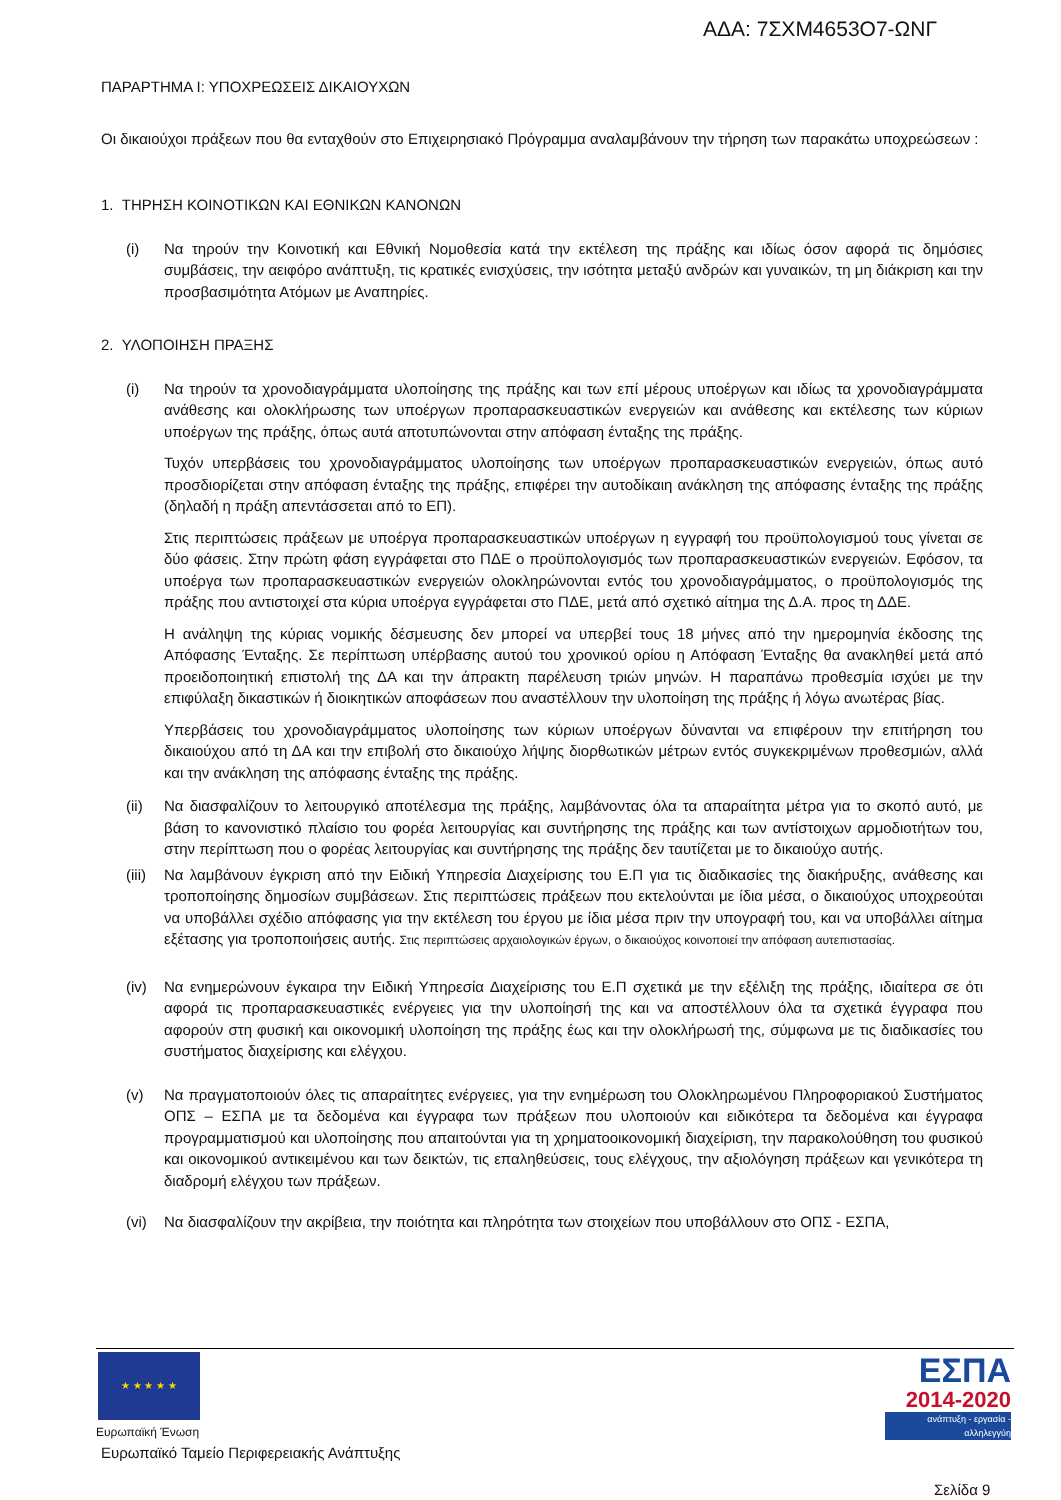ΑΔΑ: 7ΣΧΜ4653Ο7-ΩΝΓ
ΠΑΡΑΡΤΗΜΑ Ι: ΥΠΟΧΡΕΩΣΕΙΣ ΔΙΚΑΙΟΥΧΩΝ
Οι δικαιούχοι πράξεων που θα ενταχθούν στο Επιχειρησιακό Πρόγραμμα αναλαμβάνουν την τήρηση των παρακάτω υποχρεώσεων :
1. ΤΗΡΗΣΗ ΚΟΙΝΟΤΙΚΩΝ ΚΑΙ ΕΘΝΙΚΩΝ ΚΑΝΟΝΩΝ
(i) Να τηρούν την Κοινοτική και Εθνική Νομοθεσία κατά την εκτέλεση της πράξης και ιδίως όσον αφορά τις δημόσιες συμβάσεις, την αειφόρο ανάπτυξη, τις κρατικές ενισχύσεις, την ισότητα μεταξύ ανδρών και γυναικών, τη μη διάκριση και την προσβασιμότητα Ατόμων με Αναπηρίες.
2. ΥΛΟΠΟΙΗΣΗ ΠΡΑΞΗΣ
(i) Να τηρούν τα χρονοδιαγράμματα υλοποίησης της πράξης και των επί μέρους υποέργων και ιδίως τα χρονοδιαγράμματα ανάθεσης και ολοκλήρωσης των υποέργων προπαρασκευαστικών ενεργειών και ανάθεσης και εκτέλεσης των κύριων υποέργων της πράξης, όπως αυτά αποτυπώνονται στην απόφαση ένταξης της πράξης.
Τυχόν υπερβάσεις του χρονοδιαγράμματος υλοποίησης των υποέργων προπαρασκευαστικών ενεργειών, όπως αυτό προσδιορίζεται στην απόφαση ένταξης της πράξης, επιφέρει την αυτοδίκαιη ανάκληση της απόφασης ένταξης της πράξης (δηλαδή η πράξη απεντάσσεται από το ΕΠ).
Στις περιπτώσεις πράξεων με υποέργα προπαρασκευαστικών υποέργων η εγγραφή του προϋπολογισμού τους γίνεται σε δύο φάσεις. Στην πρώτη φάση εγγράφεται στο ΠΔΕ ο προϋπολογισμός των προπαρασκευαστικών ενεργειών. Εφόσον, τα υποέργα των προπαρασκευαστικών ενεργειών ολοκληρώνονται εντός του χρονοδιαγράμματος, ο προϋπολογισμός της πράξης που αντιστοιχεί στα κύρια υποέργα εγγράφεται στο ΠΔΕ, μετά από σχετικό αίτημα της Δ.Α. προς τη ΔΔΕ.
Η ανάληψη της κύριας νομικής δέσμευσης δεν μπορεί να υπερβεί τους 18 μήνες από την ημερομηνία έκδοσης της Απόφασης Ένταξης. Σε περίπτωση υπέρβασης αυτού του χρονικού ορίου η Απόφαση Ένταξης θα ανακληθεί μετά από προειδοποιητική επιστολή της ΔΑ και την άπρακτη παρέλευση τριών μηνών. Η παραπάνω προθεσμία ισχύει με την επιφύλαξη δικαστικών ή διοικητικών αποφάσεων που αναστέλλουν την υλοποίηση της πράξης ή λόγω ανωτέρας βίας.
Υπερβάσεις του χρονοδιαγράμματος υλοποίησης των κύριων υποέργων δύνανται να επιφέρουν την επιτήρηση του δικαιούχου από τη ΔΑ και την επιβολή στο δικαιούχο λήψης διορθωτικών μέτρων εντός συγκεκριμένων προθεσμιών, αλλά και την ανάκληση της απόφασης ένταξης της πράξης.
(ii) Να διασφαλίζουν το λειτουργικό αποτέλεσμα της πράξης, λαμβάνοντας όλα τα απαραίτητα μέτρα για το σκοπό αυτό, με βάση το κανονιστικό πλαίσιο του φορέα λειτουργίας και συντήρησης της πράξης και των αντίστοιχων αρμοδιοτήτων του, στην περίπτωση που ο φορέας λειτουργίας και συντήρησης της πράξης δεν ταυτίζεται με το δικαιούχο αυτής.
(iii)
Να λαμβάνουν έγκριση από την Ειδική Υπηρεσία Διαχείρισης του Ε.Π για τις διαδικασίες της διακήρυξης, ανάθεσης και τροποποίησης δημοσίων συμβάσεων. Στις περιπτώσεις πράξεων που εκτελούνται με ίδια μέσα, ο δικαιούχος υποχρεούται να υποβάλλει σχέδιο απόφασης για την εκτέλεση του έργου με ίδια μέσα πριν την υπογραφή του, και να υποβάλλει αίτημα εξέτασης για τροποποιήσεις αυτής. Στις περιπτώσεις αρχαιολογικών έργων, ο δικαιούχος κοινοποιεί την απόφαση αυτεπιστασίας.
(iv) Να ενημερώνουν έγκαιρα την Ειδική Υπηρεσία Διαχείρισης του Ε.Π σχετικά με την εξέλιξη της πράξης, ιδιαίτερα σε ότι αφορά τις προπαρασκευαστικές ενέργειες για την υλοποίησή της και να αποστέλλουν όλα τα σχετικά έγγραφα που αφορούν στη φυσική και οικονομική υλοποίηση της πράξης έως και την ολοκλήρωσή της, σύμφωνα με τις διαδικασίες του συστήματος διαχείρισης και ελέγχου.
(v) Να πραγματοποιούν όλες τις απαραίτητες ενέργειες, για την ενημέρωση του Ολοκληρωμένου Πληροφοριακού Συστήματος ΟΠΣ – ΕΣΠΑ με τα δεδομένα και έγγραφα των πράξεων που υλοποιούν και ειδικότερα τα δεδομένα και έγγραφα προγραμματισμού και υλοποίησης που απαιτούνται για τη χρηματοοικονομική διαχείριση, την παρακολούθηση του φυσικού και οικονομικού αντικειμένου και των δεικτών, τις επαληθεύσεις, τους ελέγχους, την αξιολόγηση πράξεων και γενικότερα τη διαδρομή ελέγχου των πράξεων.
(vi) Να διασφαλίζουν την ακρίβεια, την ποιότητα και πληρότητα των στοιχείων που υποβάλλουν στο ΟΠΣ - ΕΣΠΑ,
★ ★ ★ ★ ★
Ευρωπαϊκή Ένωση
Ευρωπαϊκό Ταμείο Περιφερειακής Ανάπτυξης
ΕΣΠΑ
2014-2020
ανάπτυξη - εργασία - αλληλεγγύη
Σελίδα 9